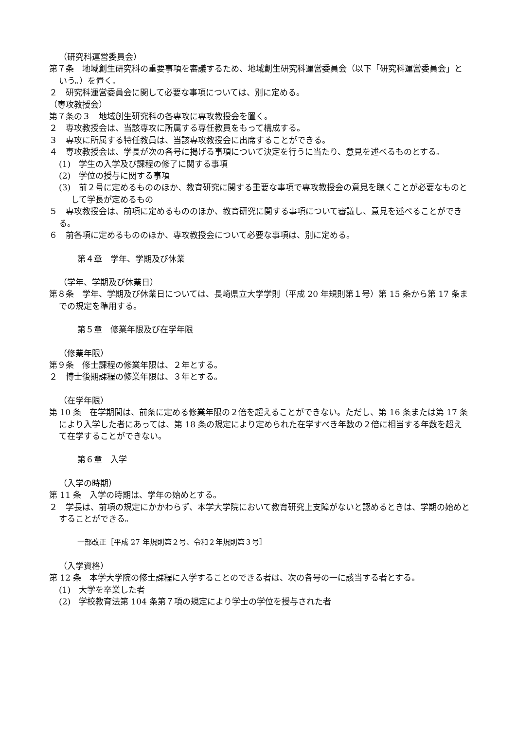（研究科運営委員会）
第７条　地域創生研究科の重要事項を審議するため、地域創生研究科運営委員会（以下「研究科運営委員会」という。）を置く。
２　研究科運営委員会に関して必要な事項については、別に定める。
（専攻教授会）
第７条の３　地域創生研究科の各専攻に専攻教授会を置く。
２　専攻教授会は、当該専攻に所属する専任教員をもって構成する。
３　専攻に所属する特任教員は、当該専攻教授会に出席することができる。
４　専攻教授会は、学長が次の各号に掲げる事項について決定を行うに当たり、意見を述べるものとする。
(1)　学生の入学及び課程の修了に関する事項
(2)　学位の授与に関する事項
(3)　前２号に定めるもののほか、教育研究に関する重要な事項で専攻教授会の意見を聴くことが必要なものとして学長が定めるもの
５　専攻教授会は、前項に定めるもののほか、教育研究に関する事項について審議し、意見を述べることができる。
６　前各項に定めるもののほか、専攻教授会について必要な事項は、別に定める。
第４章　学年、学期及び休業
（学年、学期及び休業日）
第８条　学年、学期及び休業日については、長崎県立大学学則（平成 20 年規則第１号）第 15 条から第 17 条までの規定を準用する。
第５章　修業年限及び在学年限
（修業年限）
第９条　修士課程の修業年限は、２年とする。
２　博士後期課程の修業年限は、３年とする。
（在学年限）
第 10 条　在学期間は、前条に定める修業年限の２倍を超えることができない。ただし、第 16 条または第 17 条により入学した者にあっては、第 18 条の規定により定められた在学すべき年数の２倍に相当する年数を超えて在学することができない。
第６章　入学
（入学の時期）
第 11 条　入学の時期は、学年の始めとする。
２　学長は、前項の規定にかかわらず、本学大学院において教育研究上支障がないと認めるときは、学期の始めとすることができる。
一部改正［平成 27 年規則第２号、令和２年規則第３号］
（入学資格）
第 12 条　本学大学院の修士課程に入学することのできる者は、次の各号の一に該当する者とする。
(1)　大学を卒業した者
(2)　学校教育法第 104 条第７項の規定により学士の学位を授与された者